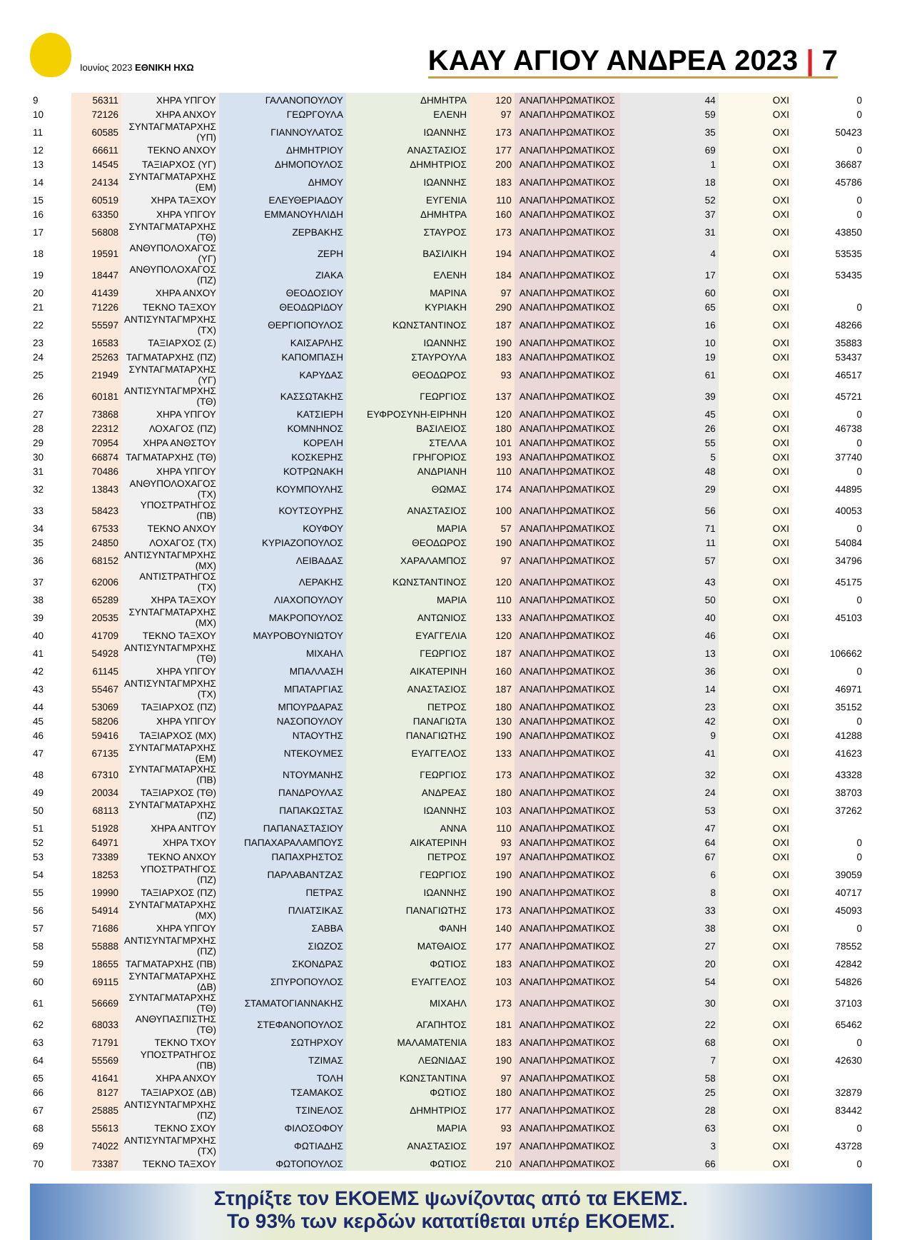Ιουνίος 2023 ΕΘΝΙΚΗ ΗΧΩ
ΚΑΑΥ ΑΓΙΟΥ ΑΝΔΡΕΑ 2023 | 7
| 9 | 56311 | ΧΗΡΑ ΥΠΓΟΥ | ΓΑΛΑΝΟΠΟΥΛΟΥ | ΔΗΜΗΤΡΑ | 120 | ΑΝΑΠΛΗΡΩΜΑΤΙΚΟΣ | 44 | ΟΧΙ | 0 |
| 10 | 72126 | ΧΗΡΑ ΑΝΧΟΥ | ΓΕΩΡΓΟΥΛΑ | ΕΛΕΝΗ | 97 | ΑΝΑΠΛΗΡΩΜΑΤΙΚΟΣ | 59 | ΟΧΙ | 0 |
| 11 | 60585 | ΣΥΝΤΑΓΜΑΤΑΡΧΗΣ (ΥΠ) | ΓΙΑΝΝΟΥΛΑΤΟΣ | ΙΩΑΝΝΗΣ | 173 | ΑΝΑΠΛΗΡΩΜΑΤΙΚΟΣ | 35 | ΟΧΙ | 50423 |
| 12 | 66611 | ΤΕΚΝΟ ΑΝΧΟΥ | ΔΗΜΗΤΡΙΟΥ | ΑΝΑΣΤΑΣΙΟΣ | 177 | ΑΝΑΠΛΗΡΩΜΑΤΙΚΟΣ | 69 | ΟΧΙ | 0 |
| 13 | 14545 | ΤΑΞΙΑΡΧΟΣ (ΥΓ) | ΔΗΜΟΠΟΥΛΟΣ | ΔΗΜΗΤΡΙΟΣ | 200 | ΑΝΑΠΛΗΡΩΜΑΤΙΚΟΣ | 1 | ΟΧΙ | 36687 |
| 14 | 24134 | ΣΥΝΤΑΓΜΑΤΑΡΧΗΣ (ΕΜ) | ΔΗΜΟΥ | ΙΩΑΝΝΗΣ | 183 | ΑΝΑΠΛΗΡΩΜΑΤΙΚΟΣ | 18 | ΟΧΙ | 45786 |
| 15 | 60519 | ΧΗΡΑ ΤΑΞΧΟΥ | ΕΛΕΥΘΕΡΙΑΔΟΥ | ΕΥΓΕΝΙΑ | 110 | ΑΝΑΠΛΗΡΩΜΑΤΙΚΟΣ | 52 | ΟΧΙ | 0 |
| 16 | 63350 | ΧΗΡΑ ΥΠΓΟΥ | ΕΜΜΑΝΟΥΗΛΙΔΗ | ΔΗΜΗΤΡΑ | 160 | ΑΝΑΠΛΗΡΩΜΑΤΙΚΟΣ | 37 | ΟΧΙ | 0 |
| 17 | 56808 | ΣΥΝΤΑΓΜΑΤΑΡΧΗΣ (ΤΘ) | ΖΕΡΒΑΚΗΣ | ΣΤΑΥΡΟΣ | 173 | ΑΝΑΠΛΗΡΩΜΑΤΙΚΟΣ | 31 | ΟΧΙ | 43850 |
| 18 | 19591 | ΑΝΘΥΠΟΛΟΧΑΓΟΣ (ΥΓ) | ΖΕΡΗ | ΒΑΣΙΛΙΚΗ | 194 | ΑΝΑΠΛΗΡΩΜΑΤΙΚΟΣ | 4 | ΟΧΙ | 53535 |
| 19 | 18447 | ΑΝΘΥΠΟΛΟΧΑΓΟΣ (ΠΖ) | ΖΙΑΚΑ | ΕΛΕΝΗ | 184 | ΑΝΑΠΛΗΡΩΜΑΤΙΚΟΣ | 17 | ΟΧΙ | 53435 |
| 20 | 41439 | ΧΗΡΑ ΑΝΧΟΥ | ΘΕΟΔΟΣΙΟΥ | ΜΑΡΙΝΑ | 97 | ΑΝΑΠΛΗΡΩΜΑΤΙΚΟΣ | 60 | ΟΧΙ | |
| 21 | 71226 | ΤΕΚΝΟ ΤΑΞΧΟΥ | ΘΕΟΔΩΡΙΔΟΥ | ΚΥΡΙΑΚΗ | 290 | ΑΝΑΠΛΗΡΩΜΑΤΙΚΟΣ | 65 | ΟΧΙ | 0 |
| 22 | 55597 | ΑΝΤΙΣΥΝΤΑΓΜΡΧΗΣ (ΤΧ) | ΘΕΡΓΙΟΠΟΥΛΟΣ | ΚΩΝΣΤΑΝΤΙΝΟΣ | 187 | ΑΝΑΠΛΗΡΩΜΑΤΙΚΟΣ | 16 | ΟΧΙ | 48266 |
| 23 | 16583 | ΤΑΞΙΑΡΧΟΣ (Σ) | ΚΑΙΣΑΡΛΗΣ | ΙΩΑΝΝΗΣ | 190 | ΑΝΑΠΛΗΡΩΜΑΤΙΚΟΣ | 10 | ΟΧΙ | 35883 |
| 24 | 25263 | ΤΑΓΜΑΤΑΡΧΗΣ (ΠΖ) | ΚΑΠΟΜΠΑΣΗ | ΣΤΑΥΡΟΥΛΑ | 183 | ΑΝΑΠΛΗΡΩΜΑΤΙΚΟΣ | 19 | ΟΧΙ | 53437 |
| 25 | 21949 | ΣΥΝΤΑΓΜΑΤΑΡΧΗΣ (ΥΓ) | ΚΑΡΥΔΑΣ | ΘΕΟΔΩΡΟΣ | 93 | ΑΝΑΠΛΗΡΩΜΑΤΙΚΟΣ | 61 | ΟΧΙ | 46517 |
| 26 | 60181 | ΑΝΤΙΣΥΝΤΑΓΜΡΧΗΣ (ΤΘ) | ΚΑΣΣΩΤΑΚΗΣ | ΓΕΩΡΓΙΟΣ | 137 | ΑΝΑΠΛΗΡΩΜΑΤΙΚΟΣ | 39 | ΟΧΙ | 45721 |
| 27 | 73868 | ΧΗΡΑ ΥΠΓΟΥ | ΚΑΤΣΙΕΡΗ | ΕΥΦΡΟΣΥΝΗ-ΕΙΡΗΝΗ | 120 | ΑΝΑΠΛΗΡΩΜΑΤΙΚΟΣ | 45 | ΟΧΙ | 0 |
| 28 | 22312 | ΛΟΧΑΓΟΣ (ΠΖ) | ΚΟΜΝΗΝΟΣ | ΒΑΣΙΛΕΙΟΣ | 180 | ΑΝΑΠΛΗΡΩΜΑΤΙΚΟΣ | 26 | ΟΧΙ | 46738 |
| 29 | 70954 | ΧΗΡΑ ΑΝΘΣΤΟΥ | ΚΟΡΕΛΗ | ΣΤΕΛΛΑ | 101 | ΑΝΑΠΛΗΡΩΜΑΤΙΚΟΣ | 55 | ΟΧΙ | 0 |
| 30 | 66874 | ΤΑΓΜΑΤΑΡΧΗΣ (ΤΘ) | ΚΟΣΚΕΡΗΣ | ΓΡΗΓΟΡΙΟΣ | 193 | ΑΝΑΠΛΗΡΩΜΑΤΙΚΟΣ | 5 | ΟΧΙ | 37740 |
| 31 | 70486 | ΧΗΡΑ ΥΠΓΟΥ | ΚΟΤΡΩΝΑΚΗ | ΑΝΔΡΙΑΝΗ | 110 | ΑΝΑΠΛΗΡΩΜΑΤΙΚΟΣ | 48 | ΟΧΙ | 0 |
| 32 | 13843 | ΑΝΘΥΠΟΛΟΧΑΓΟΣ (ΤΧ) | ΚΟΥΜΠΟΥΛΗΣ | ΘΩΜΑΣ | 174 | ΑΝΑΠΛΗΡΩΜΑΤΙΚΟΣ | 29 | ΟΧΙ | 44895 |
| 33 | 58423 | ΥΠΟΣΤΡΑΤΗΓΟΣ (ΠΒ) | ΚΟΥΤΣΟΥΡΗΣ | ΑΝΑΣΤΑΣΙΟΣ | 100 | ΑΝΑΠΛΗΡΩΜΑΤΙΚΟΣ | 56 | ΟΧΙ | 40053 |
| 34 | 67533 | ΤΕΚΝΟ ΑΝΧΟΥ | ΚΟΥΦΟΥ | ΜΑΡΙΑ | 57 | ΑΝΑΠΛΗΡΩΜΑΤΙΚΟΣ | 71 | ΟΧΙ | 0 |
| 35 | 24850 | ΛΟΧΑΓΟΣ (ΤΧ) | ΚΥΡΙΑΖΟΠΟΥΛΟΣ | ΘΕΟΔΩΡΟΣ | 190 | ΑΝΑΠΛΗΡΩΜΑΤΙΚΟΣ | 11 | ΟΧΙ | 54084 |
| 36 | 68152 | ΑΝΤΙΣΥΝΤΑΓΜΡΧΗΣ (ΜΧ) | ΛΕΙΒΑΔΑΣ | ΧΑΡΑΛΑΜΠΟΣ | 97 | ΑΝΑΠΛΗΡΩΜΑΤΙΚΟΣ | 57 | ΟΧΙ | 34796 |
| 37 | 62006 | ΑΝΤΙΣΤΡΑΤΗΓΟΣ (ΤΧ) | ΛΕΡΑΚΗΣ | ΚΩΝΣΤΑΝΤΙΝΟΣ | 120 | ΑΝΑΠΛΗΡΩΜΑΤΙΚΟΣ | 43 | ΟΧΙ | 45175 |
| 38 | 65289 | ΧΗΡΑ ΤΑΞΧΟΥ | ΛΙΑΧΟΠΟΥΛΟΥ | ΜΑΡΙΑ | 110 | ΑΝΑΠΛΗΡΩΜΑΤΙΚΟΣ | 50 | ΟΧΙ | 0 |
| 39 | 20535 | ΣΥΝΤΑΓΜΑΤΑΡΧΗΣ (ΜΧ) | ΜΑΚΡΟΠΟΥΛΟΣ | ΑΝΤΩΝΙΟΣ | 133 | ΑΝΑΠΛΗΡΩΜΑΤΙΚΟΣ | 40 | ΟΧΙ | 45103 |
| 40 | 41709 | ΤΕΚΝΟ ΤΑΞΧΟΥ | ΜΑΥΡΟΒΟΥΝΙΩΤΟΥ | ΕΥΑΓΓΕΛΙΑ | 120 | ΑΝΑΠΛΗΡΩΜΑΤΙΚΟΣ | 46 | ΟΧΙ | |
| 41 | 54928 | ΑΝΤΙΣΥΝΤΑΓΜΡΧΗΣ (ΤΘ) | ΜΙΧΑΗΛ | ΓΕΩΡΓΙΟΣ | 187 | ΑΝΑΠΛΗΡΩΜΑΤΙΚΟΣ | 13 | ΟΧΙ | 106662 |
| 42 | 61145 | ΧΗΡΑ ΥΠΓΟΥ | ΜΠΑΛΛΑΣΗ | ΑΙΚΑΤΕΡΙΝΗ | 160 | ΑΝΑΠΛΗΡΩΜΑΤΙΚΟΣ | 36 | ΟΧΙ | 0 |
| 43 | 55467 | ΑΝΤΙΣΥΝΤΑΓΜΡΧΗΣ (ΤΧ) | ΜΠΑΤΑΡΓΙΑΣ | ΑΝΑΣΤΑΣΙΟΣ | 187 | ΑΝΑΠΛΗΡΩΜΑΤΙΚΟΣ | 14 | ΟΧΙ | 46971 |
| 44 | 53069 | ΤΑΞΙΑΡΧΟΣ (ΠΖ) | ΜΠΟΥΡΔΑΡΑΣ | ΠΕΤΡΟΣ | 180 | ΑΝΑΠΛΗΡΩΜΑΤΙΚΟΣ | 23 | ΟΧΙ | 35152 |
| 45 | 58206 | ΧΗΡΑ ΥΠΓΟΥ | ΝΑΣΟΠΟΥΛΟΥ | ΠΑΝΑΓΙΩΤΑ | 130 | ΑΝΑΠΛΗΡΩΜΑΤΙΚΟΣ | 42 | ΟΧΙ | 0 |
| 46 | 59416 | ΤΑΞΙΑΡΧΟΣ (ΜΧ) | ΝΤΑΟΥΤΗΣ | ΠΑΝΑΓΙΩΤΗΣ | 190 | ΑΝΑΠΛΗΡΩΜΑΤΙΚΟΣ | 9 | ΟΧΙ | 41288 |
| 47 | 67135 | ΣΥΝΤΑΓΜΑΤΑΡΧΗΣ (ΕΜ) | ΝΤΕΚΟΥΜΕΣ | ΕΥΑΓΓΕΛΟΣ | 133 | ΑΝΑΠΛΗΡΩΜΑΤΙΚΟΣ | 41 | ΟΧΙ | 41623 |
| 48 | 67310 | ΣΥΝΤΑΓΜΑΤΑΡΧΗΣ (ΠΒ) | ΝΤΟΥΜΑΝΗΣ | ΓΕΩΡΓΙΟΣ | 173 | ΑΝΑΠΛΗΡΩΜΑΤΙΚΟΣ | 32 | ΟΧΙ | 43328 |
| 49 | 20034 | ΤΑΞΙΑΡΧΟΣ (ΤΘ) | ΠΑΝΔΡΟΥΛΑΣ | ΑΝΔΡΕΑΣ | 180 | ΑΝΑΠΛΗΡΩΜΑΤΙΚΟΣ | 24 | ΟΧΙ | 38703 |
| 50 | 68113 | ΣΥΝΤΑΓΜΑΤΑΡΧΗΣ (ΠΖ) | ΠΑΠΑΚΩΣΤΑΣ | ΙΩΑΝΝΗΣ | 103 | ΑΝΑΠΛΗΡΩΜΑΤΙΚΟΣ | 53 | ΟΧΙ | 37262 |
| 51 | 51928 | ΧΗΡΑ ΑΝΤΓΟΥ | ΠΑΠΑΝΑΣΤΑΣΙΟΥ | ΑΝΝΑ | 110 | ΑΝΑΠΛΗΡΩΜΑΤΙΚΟΣ | 47 | ΟΧΙ | |
| 52 | 64971 | ΧΗΡΑ ΤΧΟΥ | ΠΑΠΑΧΑΡΑΛΑΜΠΟΥΣ | ΑΙΚΑΤΕΡΙΝΗ | 93 | ΑΝΑΠΛΗΡΩΜΑΤΙΚΟΣ | 64 | ΟΧΙ | 0 |
| 53 | 73389 | ΤΕΚΝΟ ΑΝΧΟΥ | ΠΑΠΑΧΡΗΣΤΟΣ | ΠΕΤΡΟΣ | 197 | ΑΝΑΠΛΗΡΩΜΑΤΙΚΟΣ | 67 | ΟΧΙ | 0 |
| 54 | 18253 | ΥΠΟΣΤΡΑΤΗΓΟΣ (ΠΖ) | ΠΑΡΛΑΒΑΝΤΖΑΣ | ΓΕΩΡΓΙΟΣ | 190 | ΑΝΑΠΛΗΡΩΜΑΤΙΚΟΣ | 6 | ΟΧΙ | 39059 |
| 55 | 19990 | ΤΑΞΙΑΡΧΟΣ (ΠΖ) | ΠΕΤΡΑΣ | ΙΩΑΝΝΗΣ | 190 | ΑΝΑΠΛΗΡΩΜΑΤΙΚΟΣ | 8 | ΟΧΙ | 40717 |
| 56 | 54914 | ΣΥΝΤΑΓΜΑΤΑΡΧΗΣ (ΜΧ) | ΠΛΙΑΤΣΙΚΑΣ | ΠΑΝΑΓΙΩΤΗΣ | 173 | ΑΝΑΠΛΗΡΩΜΑΤΙΚΟΣ | 33 | ΟΧΙ | 45093 |
| 57 | 71686 | ΧΗΡΑ ΥΠΓΟΥ | ΣΑΒΒΑ | ΦΑΝΗ | 140 | ΑΝΑΠΛΗΡΩΜΑΤΙΚΟΣ | 38 | ΟΧΙ | 0 |
| 58 | 55888 | ΑΝΤΙΣΥΝΤΑΓΜΡΧΗΣ (ΠΖ) | ΣΙΩΖΟΣ | ΜΑΤΘΑΙΟΣ | 177 | ΑΝΑΠΛΗΡΩΜΑΤΙΚΟΣ | 27 | ΟΧΙ | 78552 |
| 59 | 18655 | ΤΑΓΜΑΤΑΡΧΗΣ (ΠΒ) | ΣΚΟΝΔΡΑΣ | ΦΩΤΙΟΣ | 183 | ΑΝΑΠΛΗΡΩΜΑΤΙΚΟΣ | 20 | ΟΧΙ | 42842 |
| 60 | 69115 | ΣΥΝΤΑΓΜΑΤΑΡΧΗΣ (ΔΒ) | ΣΠΥΡΟΠΟΥΛΟΣ | ΕΥΑΓΓΕΛΟΣ | 103 | ΑΝΑΠΛΗΡΩΜΑΤΙΚΟΣ | 54 | ΟΧΙ | 54826 |
| 61 | 56669 | ΣΥΝΤΑΓΜΑΤΑΡΧΗΣ (ΤΘ) | ΣΤΑΜΑΤΟΓΙΑΝΝΑΚΗΣ | ΜΙΧΑΗΛ | 173 | ΑΝΑΠΛΗΡΩΜΑΤΙΚΟΣ | 30 | ΟΧΙ | 37103 |
| 62 | 68033 | ΑΝΘΥΠΑΣΠΙΣΤΗΣ (ΤΘ) | ΣΤΕΦΑΝΟΠΟΥΛΟΣ | ΑΓΑΠΗΤΟΣ | 181 | ΑΝΑΠΛΗΡΩΜΑΤΙΚΟΣ | 22 | ΟΧΙ | 65462 |
| 63 | 71791 | ΤΕΚΝΟ ΤΧΟΥ | ΣΩΤΗΡΧΟΥ | ΜΑΛΑΜΑΤΕΝΙΑ | 183 | ΑΝΑΠΛΗΡΩΜΑΤΙΚΟΣ | 68 | ΟΧΙ | 0 |
| 64 | 55569 | ΥΠΟΣΤΡΑΤΗΓΟΣ (ΠΒ) | ΤΖΙΜΑΣ | ΛΕΩΝΙΔΑΣ | 190 | ΑΝΑΠΛΗΡΩΜΑΤΙΚΟΣ | 7 | ΟΧΙ | 42630 |
| 65 | 41641 | ΧΗΡΑ ΑΝΧΟΥ | ΤΟΛΗ | ΚΩΝΣΤΑΝΤΙΝΑ | 97 | ΑΝΑΠΛΗΡΩΜΑΤΙΚΟΣ | 58 | ΟΧΙ | |
| 66 | 8127 | ΤΑΞΙΑΡΧΟΣ (ΔΒ) | ΤΣΑΜΑΚΟΣ | ΦΩΤΙΟΣ | 180 | ΑΝΑΠΛΗΡΩΜΑΤΙΚΟΣ | 25 | ΟΧΙ | 32879 |
| 67 | 25885 | ΑΝΤΙΣΥΝΤΑΓΜΡΧΗΣ (ΠΖ) | ΤΣΙΝΕΛΟΣ | ΔΗΜΗΤΡΙΟΣ | 177 | ΑΝΑΠΛΗΡΩΜΑΤΙΚΟΣ | 28 | ΟΧΙ | 83442 |
| 68 | 55613 | ΤΕΚΝΟ ΣΧΟΥ | ΦΙΛΟΣΟΦΟΥ | ΜΑΡΙΑ | 93 | ΑΝΑΠΛΗΡΩΜΑΤΙΚΟΣ | 63 | ΟΧΙ | 0 |
| 69 | 74022 | ΑΝΤΙΣΥΝΤΑΓΜΡΧΗΣ (ΤΧ) | ΦΩΤΙΑΔΗΣ | ΑΝΑΣΤΑΣΙΟΣ | 197 | ΑΝΑΠΛΗΡΩΜΑΤΙΚΟΣ | 3 | ΟΧΙ | 43728 |
| 70 | 73387 | ΤΕΚΝΟ ΤΑΞΧΟΥ | ΦΩΤΟΠΟΥΛΟΣ | ΦΩΤΙΟΣ | 210 | ΑΝΑΠΛΗΡΩΜΑΤΙΚΟΣ | 66 | ΟΧΙ | 0 |
Στηρίξτε τον ΕΚΟΕΜΣ ψωνίζοντας από τα ΕΚΕΜΣ.
Το 93% των κερδών κατατίθεται υπέρ ΕΚΟΕΜΣ.